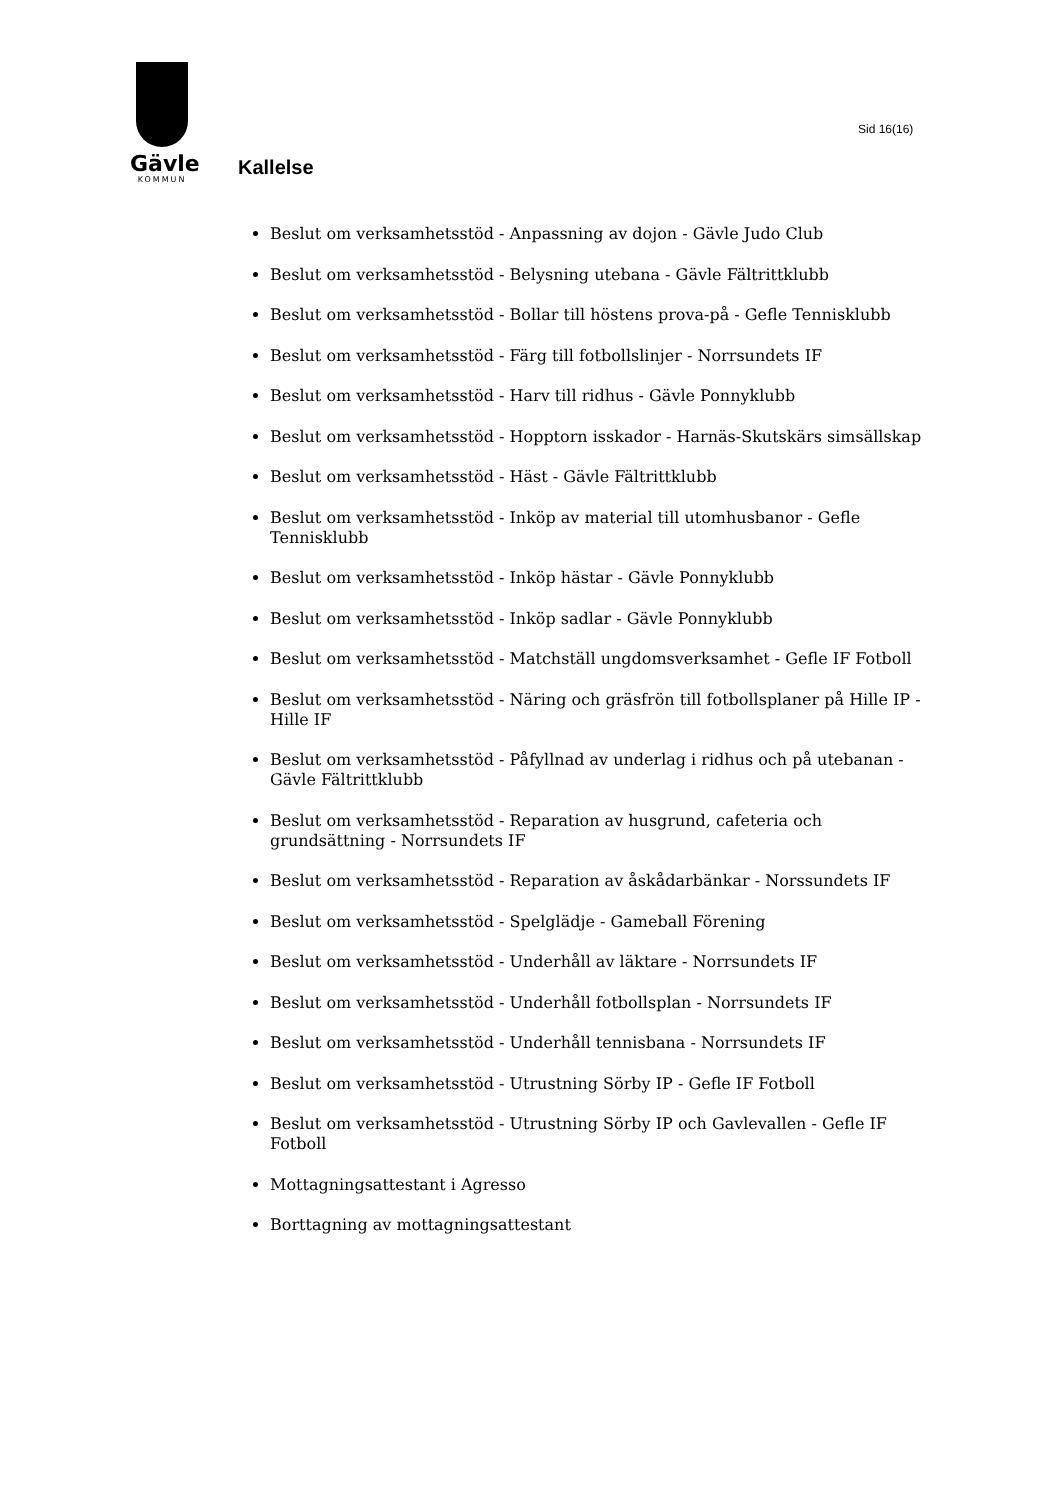Gävle
KOMMUN
Sid 16(16)
Kallelse
Beslut om verksamhetsstöd - Anpassning av dojon - Gävle Judo Club
Beslut om verksamhetsstöd - Belysning utebana - Gävle Fältrittklubb
Beslut om verksamhetsstöd - Bollar till höstens prova-på - Gefle Tennisklubb
Beslut om verksamhetsstöd - Färg till fotbollslinjer - Norrsundets IF
Beslut om verksamhetsstöd - Harv till ridhus - Gävle Ponnyklubb
Beslut om verksamhetsstöd - Hopptorn isskador - Harnäs-Skutskärs simsällskap
Beslut om verksamhetsstöd - Häst - Gävle Fältrittklubb
Beslut om verksamhetsstöd - Inköp av material till utomhusbanor - Gefle Tennisklubb
Beslut om verksamhetsstöd - Inköp hästar - Gävle Ponnyklubb
Beslut om verksamhetsstöd - Inköp sadlar - Gävle Ponnyklubb
Beslut om verksamhetsstöd - Matchställ ungdomsverksamhet - Gefle IF Fotboll
Beslut om verksamhetsstöd - Näring och gräsfrön till fotbollsplaner på Hille IP - Hille IF
Beslut om verksamhetsstöd - Påfyllnad av underlag i ridhus och på utebanan - Gävle Fältrittklubb
Beslut om verksamhetsstöd - Reparation av husgrund, cafeteria och grundsättning - Norrsundets IF
Beslut om verksamhetsstöd - Reparation av åskådarbänkar - Norssundets IF
Beslut om verksamhetsstöd - Spelglädje - Gameball Förening
Beslut om verksamhetsstöd - Underhåll av läktare - Norrsundets IF
Beslut om verksamhetsstöd - Underhåll fotbollsplan - Norrsundets IF
Beslut om verksamhetsstöd - Underhåll tennisbana - Norrsundets IF
Beslut om verksamhetsstöd - Utrustning Sörby IP - Gefle IF Fotboll
Beslut om verksamhetsstöd - Utrustning Sörby IP och Gavlevallen - Gefle IF Fotboll
Mottagningsattestant i Agresso
Borttagning av mottagningsattestant